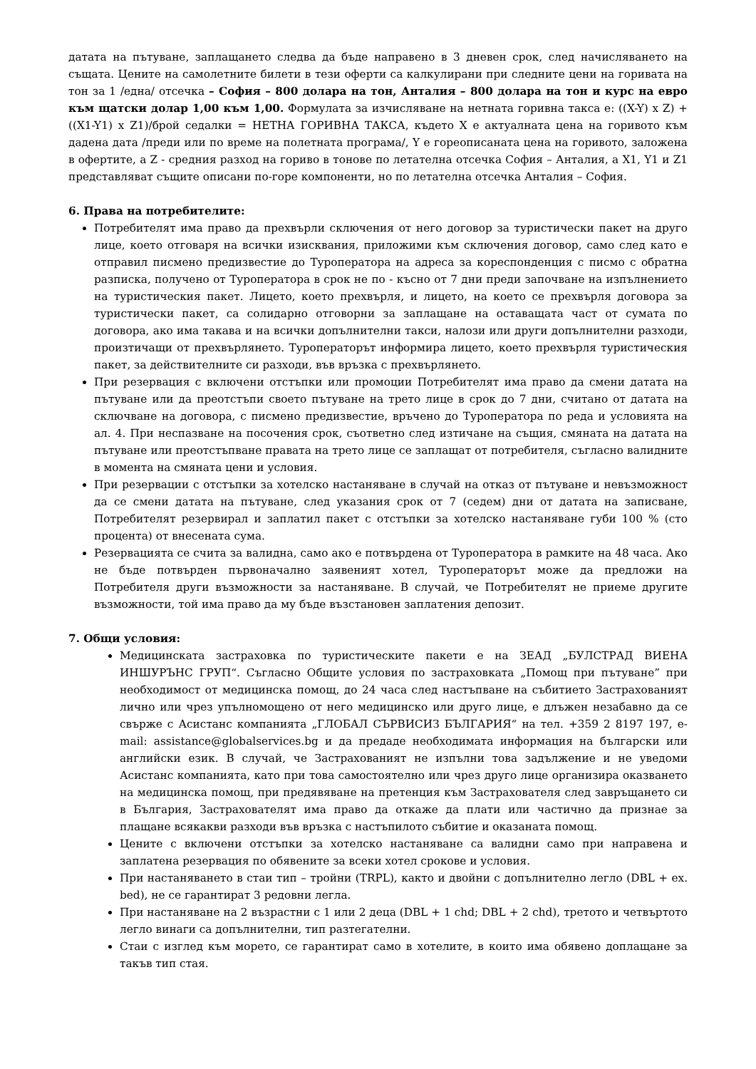датата на пътуване, заплащането следва да бъде направено в 3 дневен срок, след начисляването на същата. Цените на самолетните билети в тези оферти са калкулирани при следните цени на горивата на тон за 1 /една/ отсечка – София – 800 долара на тон, Анталия – 800 долара на тон и курс на евро към щатски долар 1,00 към 1,00. Формулата за изчисляване на нетната горивна такса е: ((X-Y) x Z) + ((X1-Y1) x Z1)/брой седалки = НЕТНА ГОРИВНА ТАКСА, където X е актуалната цена на горивото към дадена дата /преди или по време на полетната програма/, Y е гореописаната цена на горивото, заложена в офертите, а Z - средния разход на гориво в тонове по летателна отсечка София – Анталия, а X1, Y1 и Z1 представляват същите описани по-горе компоненти, но по летателна отсечка Анталия – София.
6. Права на потребителите:
Потребителят има право да прехвърли сключения от него договор за туристически пакет на друго лице, което отговаря на всички изисквания, приложими към сключения договор, само след като е отправил писмено предизвестие до Туроператора на адреса за кореспонденция с писмо с обратна разписка, получено от Туроператора в срок не по - късно от 7 дни преди започване на изпълнението на туристическия пакет. Лицето, което прехвърля, и лицето, на което се прехвърля договора за туристически пакет, са солидарно отговорни за заплащане на оставащата част от сумата по договора, ако има такава и на всички допълнителни такси, налози или други допълнителни разходи, произтичащи от прехвърлянето. Туроператорът информира лицето, което прехвърля туристическия пакет, за действителните си разходи, във връзка с прехвърлянето.
При резервация с включени отстъпки или промоции Потребителят има право да смени датата на пътуване или да преотстъпи своето пътуване на трето лице в срок до 7 дни, считано от датата на сключване на договора, с писмено предизвестие, връчено до Туроператора по реда и условията на ал. 4. При неспазване на посочения срок, съответно след изтичане на същия, смяната на датата на пътуване или преотстъпване правата на трето лице се заплащат от потребителя, съгласно валидните в момента на смяната цени и условия.
При резервации с отстъпки за хотелско настаняване в случай на отказ от пътуване и невъзможност да се смени датата на пътуване, след указания срок от 7 (седем) дни от датата на записване, Потребителят резервирал и заплатил пакет с отстъпки за хотелско настаняване губи 100 % (сто процента) от внесената сума.
Резервацията се счита за валидна, само ако е потвърдена от Туроператора в рамките на 48 часа. Ако не бъде потвърден първоначално заявеният хотел, Туроператорът може да предложи на Потребителя други възможности за настаняване. В случай, че Потребителят не приеме другите възможности, той има право да му бъде възстановен заплатения депозит.
7. Общи условия:
Медицинската застраховка по туристическите пакети е на ЗЕАД „БУЛСТРАД ВИЕНА ИНШУРЪНС ГРУП“. Съгласно Общите условия по застраховката „Помощ при пътуване” при необходимост от медицинска помощ, до 24 часа след настъпване на събитието Застрахованият лично или чрез упълномощено от него медицинско или друго лице, е длъжен незабавно да се свърже с Асистанс компанията „ГЛОБАЛ СЪРВИСИЗ БЪЛГАРИЯ“ на тел. +359 2 8197 197, e-mail: assistance@globalservices.bg и да предаде необходимата информация на български или английски език. В случай, че Застрахованият не изпълни това задължение и не уведоми Асистанс компанията, като при това самостоятелно или чрез друго лице организира оказването на медицинска помощ, при предявяване на претенция към Застрахователя след завръщането си в България, Застрахователят има право да откаже да плати или частично да признае за плащане всякакви разходи във връзка с настъпилото събитие и оказаната помощ.
Цените с включени отстъпки за хотелско настаняване са валидни само при направена и заплатена резервация по обявените за всеки хотел срокове и условия.
При настаняването в стаи тип – тройни (TRPL), както и двойни с допълнително легло (DBL + ex. bed), не се гарантират 3 редовни легла.
При настаняване на 2 възрастни с 1 или 2 деца (DBL + 1 chd; DBL + 2 chd), третото и четвъртото легло винаги са допълнителни, тип разтегателни.
Стаи с изглед към морето, се гарантират само в хотелите, в които има обявено доплащане за такъв тип стая.